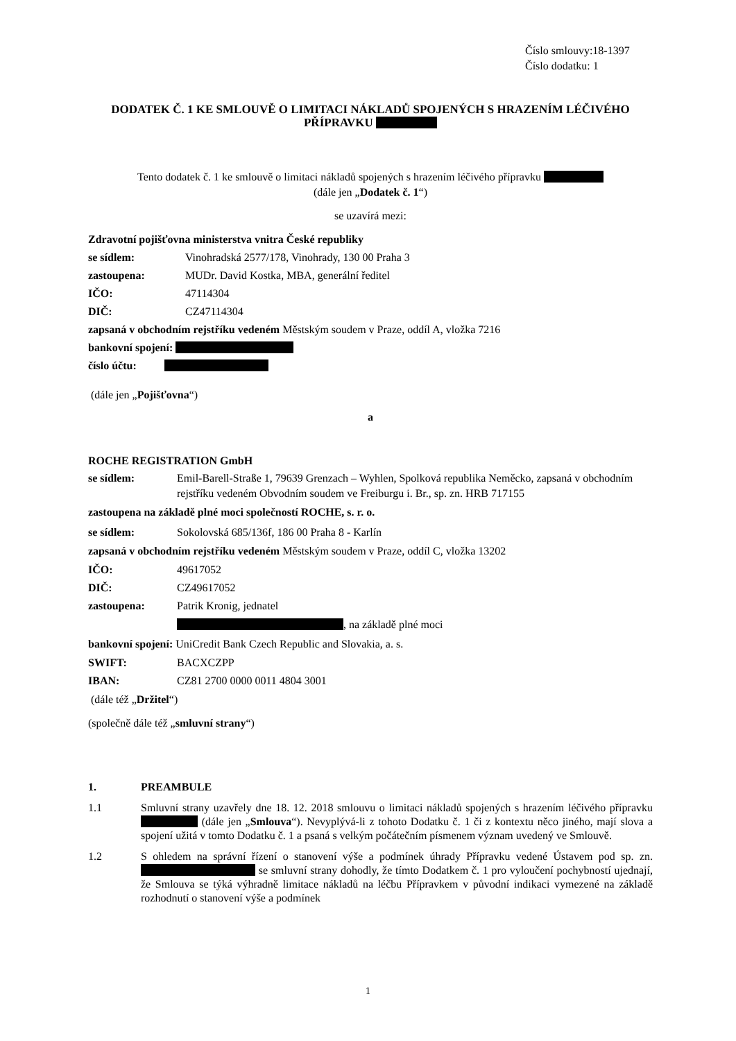Číslo smlouvy:18-1397
Číslo dodatku: 1
DODATEK Č. 1 KE SMLOUVĚ O LIMITACI NÁKLADŮ SPOJENÝCH S HRAZENÍM LÉČIVÉHO PŘÍPRAVKU
Tento dodatek č. 1 ke smlouvě o limitaci nákladů spojených s hrazením léčivého přípravku
(dále jen „Dodatek č. 1“)
se uzavírá mezi:
Zdravotní pojišťovna ministerstva vnitra České republiky
se sídlem: Vinohradská 2577/178, Vinohrady, 130 00 Praha 3
zastoupena: MUDr. David Kostka, MBA, generální ředitel
IČO: 47114304
DIČ: CZ47114304
zapsaná v obchodním rejstříku vedeném Městským soudem v Praze, oddíl A, vložka 7216
bankovní spojení:
číslo účtu:
(dále jen „Pojišťovna“)
a
ROCHE REGISTRATION GmbH
se sídlem: Emil-Barell-Straße 1, 79639 Grenzach – Wyhlen, Spolková republika Neměcko, zapsaná v obchodním rejstříku vedeném Obvodním soudem ve Freiburgu i. Br., sp. zn. HRB 717155
zastoupena na základě plné moci společností ROCHE, s. r. o.
se sídlem: Sokolovská 685/136f, 186 00 Praha 8 - Karlín
zapsaná v obchodním rejstříku vedeném Městským soudem v Praze, oddíl C, vložka 13202
IČO: 49617052
DIČ: CZ49617052
zastoupena: Patrik Kronig, jednatel
, na základě plné moci
bankovní spojení: UniCredit Bank Czech Republic and Slovakia, a. s.
SWIFT: BACXCZPP
IBAN: CZ81 2700 0000 0011 4804 3001
(dále též „Držitel“)
(společně dále též „smluvní strany“)
1. PREAMBULE
1.1 Smluvní strany uzavřely dne 18. 12. 2018 smlouvu o limitaci nákladů spojených s hrazením léčivého přípravku (dále jen „Smlouva“). Nevyplývá-li z tohoto Dodatku č. 1 či z kontextu něco jiného, mají slova a spojení užitá v tomto Dodatku č. 1 a psaná s velkým počátečním písmenem význam uvedený ve Smlouvě.
1.2 S ohledem na správní řízení o stanovení výše a podmínek úhrady Přípravku vedené Ústavem pod sp. zn. se smluvní strany dohodly, že tímto Dodatkem č. 1 pro vyloučení pochybností ujednají, že Smlouva se týká výhradně limitace nákladů na léčbu Přípravkem v původní indikaci vymezené na základě rozhodnutí o stanovení výše a podmínek
1